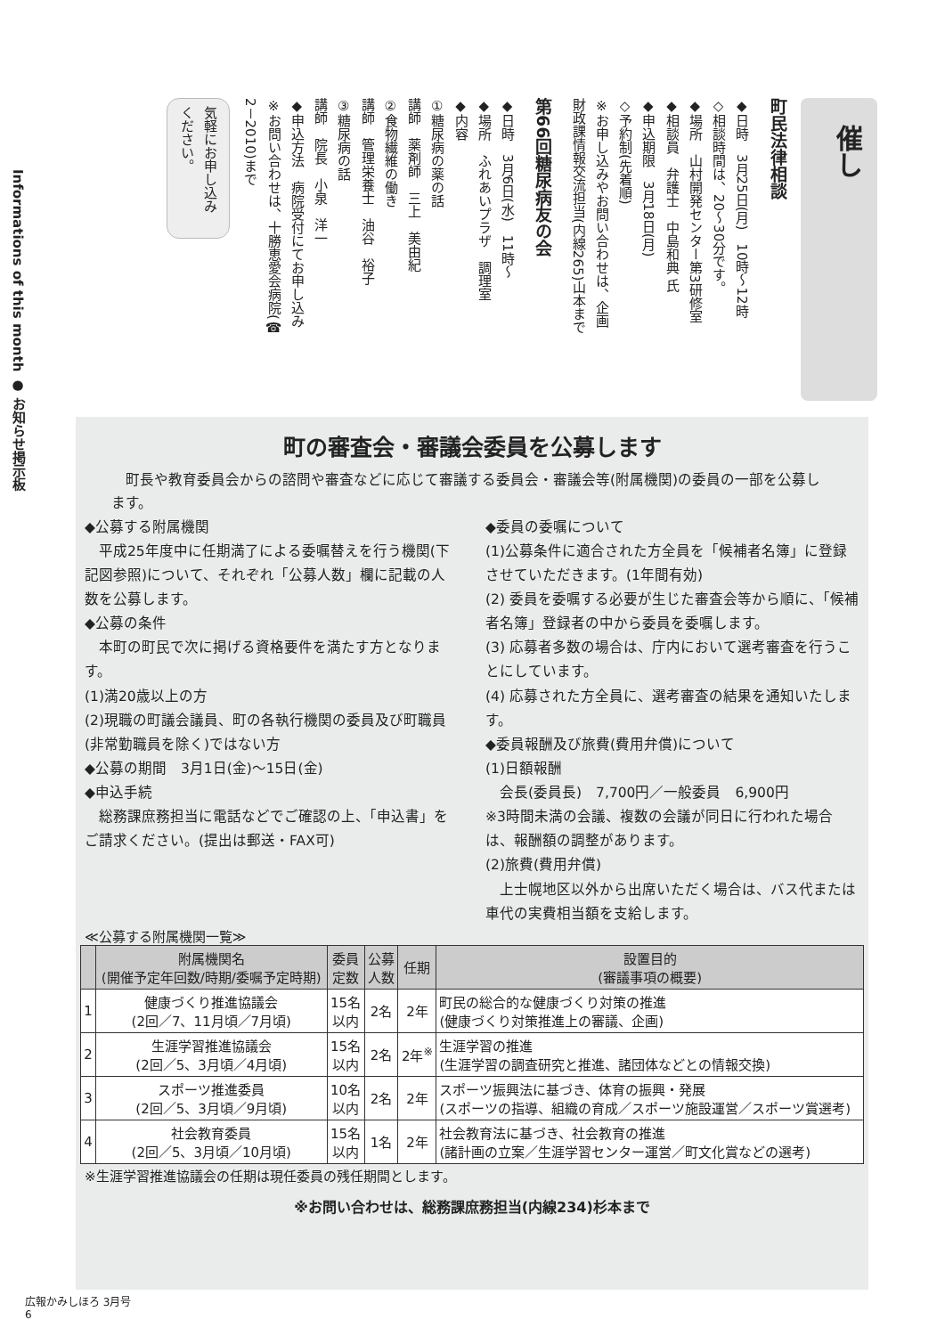Informations of this month ● お知らせ掲示板
催し
町民法律相談
◆日時　3月25日(月)　10時～12時
◇相談時間は、20～30分です。
◆場所　山村開発センター第3研修室
◆相談員　弁護士　中島和典 氏
◆申込期限　3月18日(月)
◇予約制(先着順)
※お申し込みやお問い合わせは、企画
財政課情報交流担当(内線265)山本まで
第66回糖尿病友の会
◆日時　3月6日(水)　11時～
◆場所　ふれあいプラザ　調理室
◆内容
①糖尿病の薬の話
講師　薬剤師　三上　美由紀
②食物繊維の働き
講師　管理栄養士　油谷　裕子
③糖尿病の話
講師　院長　小泉　洋一
◆申込方法　病院受付にてお申し込み
※お問い合わせは、十勝恵愛会病院(☎
2－2010)まで
気軽にお申し込み
ください。
町の審査会・審議会委員を公募します
　町長や教育委員会からの諮問や審査などに応じて審議する委員会・審議会等(附属機関)の委員の一部を公募します。
◆公募する附属機関
　平成25年度中に任期満了による委嘱替えを行う機関(下記図参照)について、それぞれ「公募人数」欄に記載の人数を公募します。
◆公募の条件
　本町の町民で次に掲げる資格要件を満たす方となります。
(1)満20歳以上の方
(2)現職の町議会議員、町の各執行機関の委員及び町職員(非常勤職員を除く)ではない方
◆公募の期間　3月1日(金)～15日(金)
◆申込手続
　総務課庶務担当に電話などでご確認の上、「申込書」をご請求ください。(提出は郵送・FAX可)
◆委員の委嘱について
(1)公募条件に適合された方全員を「候補者名簿」に登録させていただきます。(1年間有効)
(2) 委員を委嘱する必要が生じた審査会等から順に、「候補者名簿」登録者の中から委員を委嘱します。
(3) 応募者多数の場合は、庁内において選考審査を行うことにしています。
(4) 応募された方全員に、選考審査の結果を通知いたします。
◆委員報酬及び旅費(費用弁償)について
(1)日額報酬
　会長(委員長)　7,700円／一般委員　6,900円
※3時間未満の会議、複数の会議が同日に行われた場合は、報酬額の調整があります。
(2)旅費(費用弁償)
　上士幌地区以外から出席いただく場合は、バス代または車代の実費相当額を支給します。
≪公募する附属機関一覧≫
| | 附属機関名 (開催予定年回数/時期/委嘱予定時期) | 委員 定数 | 公募 人数 | 任期 | 設置目的 (審議事項の概要) |
| --- | --- | --- | --- | --- | --- |
| 1 | 健康づくり推進協議会 (2回／7、11月頃／7月頃) | 15名 以内 | 2名 | 2年 | 町民の総合的な健康づくり対策の推進 (健康づくり対策推進上の審議、企画) |
| 2 | 生涯学習推進協議会 (2回／5、3月頃／4月頃) | 15名 以内 | 2名 | 2年<sup>※</sup> | 生涯学習の推進 (生涯学習の調査研究と推進、諸団体などとの情報交換) |
| 3 | スポーツ推進委員 (2回／5、3月頃／9月頃) | 10名 以内 | 2名 | 2年 | スポーツ振興法に基づき、体育の振興・発展 (スポーツの指導、組織の育成／スポーツ施設運営／スポーツ賞選考) |
| 4 | 社会教育委員 (2回／5、3月頃／10月頃) | 15名 以内 | 1名 | 2年 | 社会教育法に基づき、社会教育の推進 (諸計画の立案／生涯学習センター運営／町文化賞などの選考) |
※生涯学習推進協議会の任期は現任委員の残任期間とします。
※お問い合わせは、総務課庶務担当(内線234)杉本まで
広報かみしほろ 3月号
6